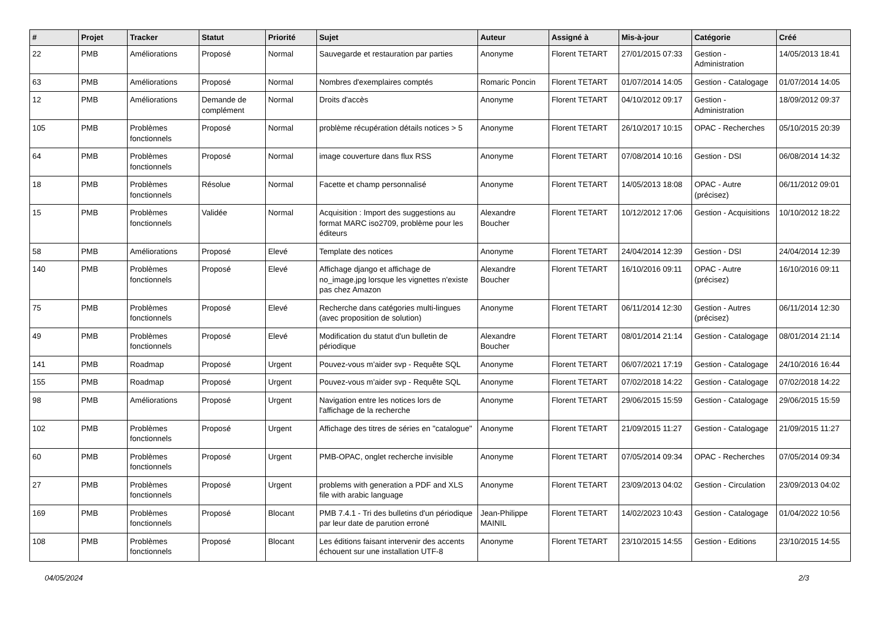| # | Projet | Tracker | Statut | Priorité | Sujet | Auteur | Assigné à | Mis-à-jour | Catégorie | Créé |
| --- | --- | --- | --- | --- | --- | --- | --- | --- | --- | --- |
| 22 | PMB | Améliorations | Proposé | Normal | Sauvegarde et restauration par parties | Anonyme | Florent TETART | 27/01/2015 07:33 | Gestion - Administration | 14/05/2013 18:41 |
| 63 | PMB | Améliorations | Proposé | Normal | Nombres d'exemplaires comptés | Romaric Poncin | Florent TETART | 01/07/2014 14:05 | Gestion - Catalogage | 01/07/2014 14:05 |
| 12 | PMB | Améliorations | Demande de complément | Normal | Droits d'accès | Anonyme | Florent TETART | 04/10/2012 09:17 | Gestion - Administration | 18/09/2012 09:37 |
| 105 | PMB | Problèmes fonctionnels | Proposé | Normal | problème récupération détails notices > 5 | Anonyme | Florent TETART | 26/10/2017 10:15 | OPAC - Recherches | 05/10/2015 20:39 |
| 64 | PMB | Problèmes fonctionnels | Proposé | Normal | image couverture dans flux RSS | Anonyme | Florent TETART | 07/08/2014 10:16 | Gestion - DSI | 06/08/2014 14:32 |
| 18 | PMB | Problèmes fonctionnels | Résolue | Normal | Facette et champ personnalisé | Anonyme | Florent TETART | 14/05/2013 18:08 | OPAC - Autre (précisez) | 06/11/2012 09:01 |
| 15 | PMB | Problèmes fonctionnels | Validée | Normal | Acquisition : Import des suggestions au format MARC iso2709, problème pour les éditeurs | Alexandre Boucher | Florent TETART | 10/12/2012 17:06 | Gestion - Acquisitions | 10/10/2012 18:22 |
| 58 | PMB | Améliorations | Proposé | Elevé | Template des notices | Anonyme | Florent TETART | 24/04/2014 12:39 | Gestion - DSI | 24/04/2014 12:39 |
| 140 | PMB | Problèmes fonctionnels | Proposé | Elevé | Affichage django et affichage de no_image.jpg lorsque les vignettes n'existe pas chez Amazon | Alexandre Boucher | Florent TETART | 16/10/2016 09:11 | OPAC - Autre (précisez) | 16/10/2016 09:11 |
| 75 | PMB | Problèmes fonctionnels | Proposé | Elevé | Recherche dans catégories multi-lingues (avec proposition de solution) | Anonyme | Florent TETART | 06/11/2014 12:30 | Gestion - Autres (précisez) | 06/11/2014 12:30 |
| 49 | PMB | Problèmes fonctionnels | Proposé | Elevé | Modification du statut d'un bulletin de périodique | Alexandre Boucher | Florent TETART | 08/01/2014 21:14 | Gestion - Catalogage | 08/01/2014 21:14 |
| 141 | PMB | Roadmap | Proposé | Urgent | Pouvez-vous m'aider svp - Requête SQL | Anonyme | Florent TETART | 06/07/2021 17:19 | Gestion - Catalogage | 24/10/2016 16:44 |
| 155 | PMB | Roadmap | Proposé | Urgent | Pouvez-vous m'aider svp - Requête SQL | Anonyme | Florent TETART | 07/02/2018 14:22 | Gestion - Catalogage | 07/02/2018 14:22 |
| 98 | PMB | Améliorations | Proposé | Urgent | Navigation entre les notices lors de l'affichage de la recherche | Anonyme | Florent TETART | 29/06/2015 15:59 | Gestion - Catalogage | 29/06/2015 15:59 |
| 102 | PMB | Problèmes fonctionnels | Proposé | Urgent | Affichage des titres de séries en "catalogue" | Anonyme | Florent TETART | 21/09/2015 11:27 | Gestion - Catalogage | 21/09/2015 11:27 |
| 60 | PMB | Problèmes fonctionnels | Proposé | Urgent | PMB-OPAC, onglet recherche invisible | Anonyme | Florent TETART | 07/05/2014 09:34 | OPAC - Recherches | 07/05/2014 09:34 |
| 27 | PMB | Problèmes fonctionnels | Proposé | Urgent | problems with generation a PDF and XLS file with arabic language | Anonyme | Florent TETART | 23/09/2013 04:02 | Gestion - Circulation | 23/09/2013 04:02 |
| 169 | PMB | Problèmes fonctionnels | Proposé | Blocant | PMB 7.4.1 - Tri des bulletins d'un périodique par leur date de parution erroné | Jean-Philippe MAINIL | Florent TETART | 14/02/2023 10:43 | Gestion - Catalogage | 01/04/2022 10:56 |
| 108 | PMB | Problèmes fonctionnels | Proposé | Blocant | Les éditions faisant intervenir des accents échouent sur une installation UTF-8 | Anonyme | Florent TETART | 23/10/2015 14:55 | Gestion - Editions | 23/10/2015 14:55 |
04/05/2024 2/3